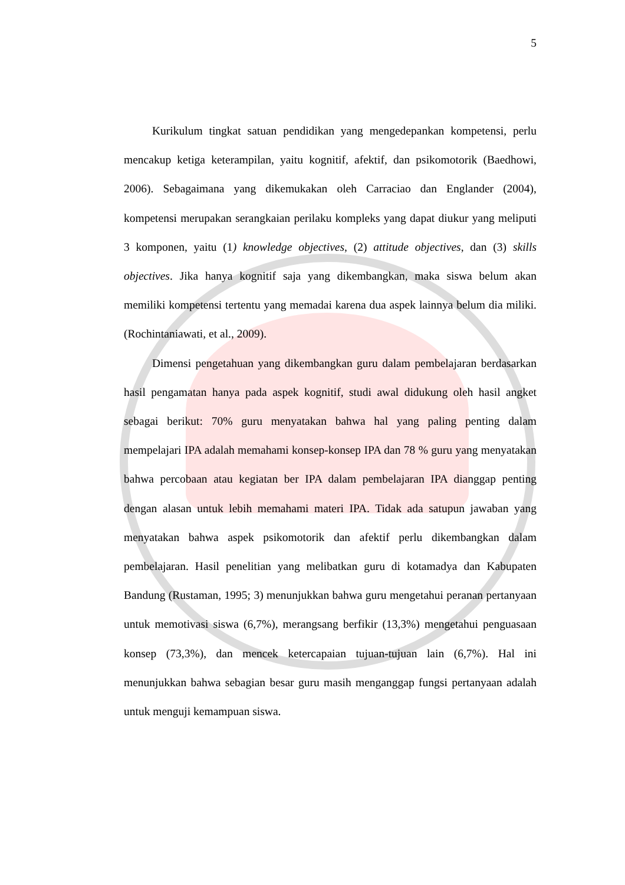5
Kurikulum tingkat satuan pendidikan yang mengedepankan kompetensi, perlu mencakup ketiga keterampilan, yaitu kognitif, afektif, dan psikomotorik (Baedhowi, 2006). Sebagaimana yang dikemukakan oleh Carraciao dan Englander (2004), kompetensi merupakan serangkaian perilaku kompleks yang dapat diukur yang meliputi 3 komponen, yaitu (1) knowledge objectives, (2) attitude objectives, dan (3) skills objectives. Jika hanya kognitif saja yang dikembangkan, maka siswa belum akan memiliki kompetensi tertentu yang memadai karena dua aspek lainnya belum dia miliki. (Rochintaniawati, et al., 2009).
Dimensi pengetahuan yang dikembangkan guru dalam pembelajaran berdasarkan hasil pengamatan hanya pada aspek kognitif, studi awal didukung oleh hasil angket sebagai berikut: 70% guru menyatakan bahwa hal yang paling penting dalam mempelajari IPA adalah memahami konsep-konsep IPA dan 78 % guru yang menyatakan bahwa percobaan atau kegiatan ber IPA dalam pembelajaran IPA dianggap penting dengan alasan untuk lebih memahami materi IPA. Tidak ada satupun jawaban yang menyatakan bahwa aspek psikomotorik dan afektif perlu dikembangkan dalam pembelajaran. Hasil penelitian yang melibatkan guru di kotamadya dan Kabupaten Bandung (Rustaman, 1995; 3) menunjukkan bahwa guru mengetahui peranan pertanyaan untuk memotivasi siswa (6,7%), merangsang berfikir (13,3%) mengetahui penguasaan konsep (73,3%), dan mencek ketercapaian tujuan-tujuan lain (6,7%). Hal ini menunjukkan bahwa sebagian besar guru masih menganggap fungsi pertanyaan adalah untuk menguji kemampuan siswa.